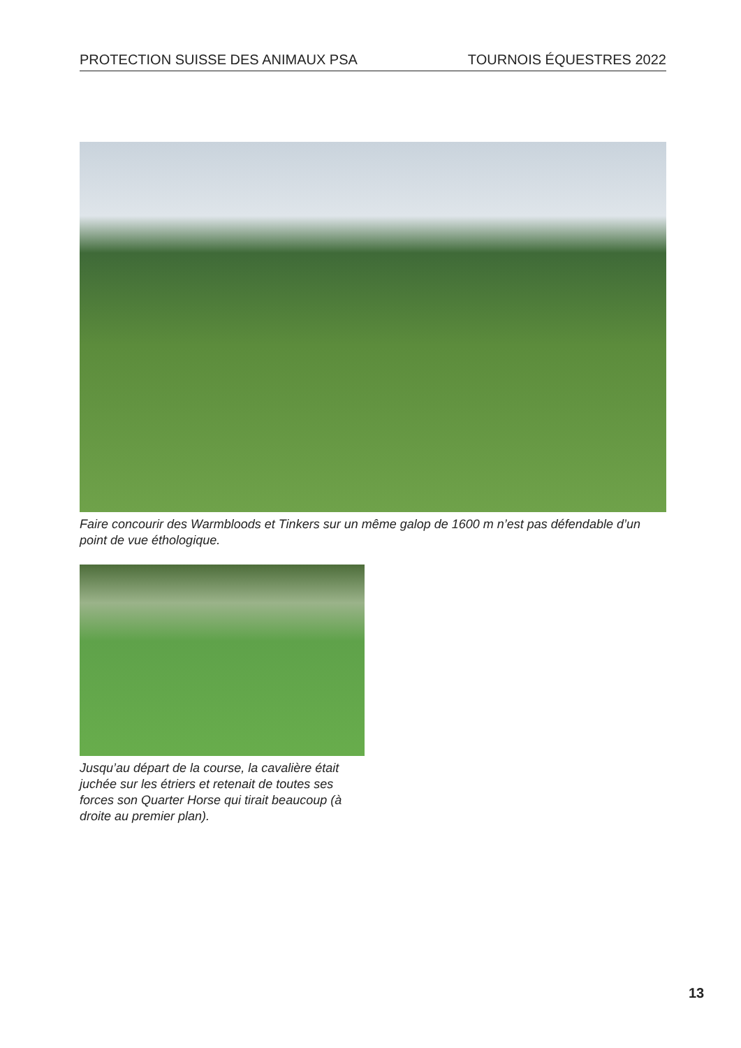PROTECTION SUISSE DES ANIMAUX PSA TOURNOIS ÉQUESTRES 2022
Faire concourir des Warmbloods et Tinkers sur un même galop de 1600 m n’est pas défendable d’un point de vue éthologique.
Jusqu’au départ de la course, la cavalière était juchée sur les étriers et retenait de toutes ses forces son Quarter Horse qui tirait beaucoup (à droite au premier plan).
13